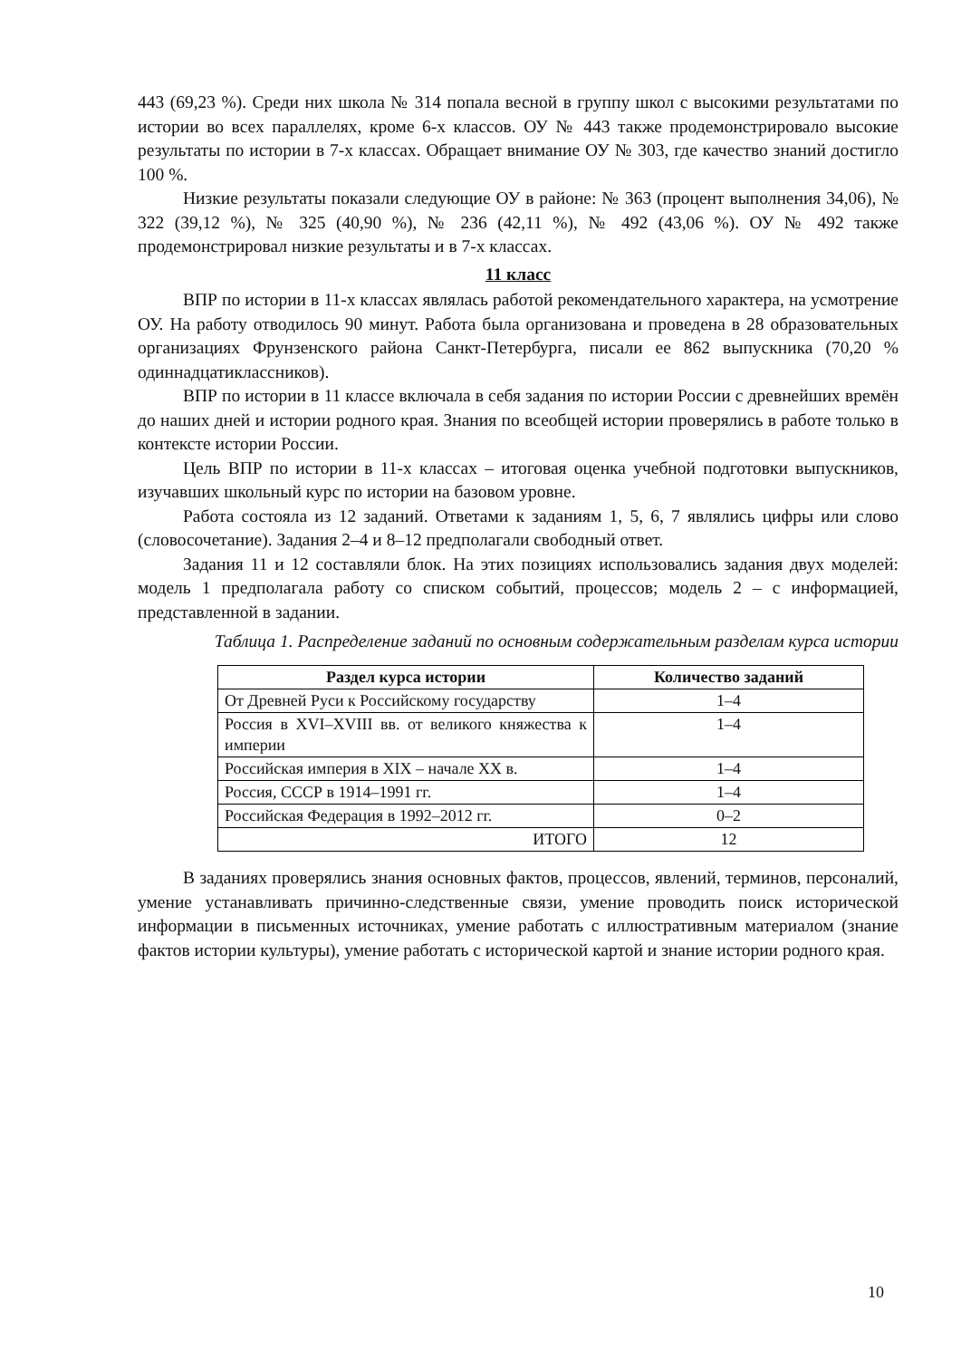443 (69,23 %). Среди них школа № 314 попала весной в группу школ с высокими результатами по истории во всех параллелях, кроме 6-х классов. ОУ № 443 также продемонстрировало высокие результаты по истории в 7-х классах. Обращает внимание ОУ № 303, где качество знаний достигло 100 %.
Низкие результаты показали следующие ОУ в районе: № 363 (процент выполнения 34,06), № 322 (39,12 %), № 325 (40,90 %), № 236 (42,11 %), № 492 (43,06 %). ОУ № 492 также продемонстрировал низкие результаты и в 7-х классах.
11 класс
ВПР по истории в 11-х классах являлась работой рекомендательного характера, на усмотрение ОУ. На работу отводилось 90 минут. Работа была организована и проведена в 28 образовательных организациях Фрунзенского района Санкт-Петербурга, писали ее 862 выпускника (70,20 % одиннадцатиклассников).
ВПР по истории в 11 классе включала в себя задания по истории России с древнейших времён до наших дней и истории родного края. Знания по всеобщей истории проверялись в работе только в контексте истории России.
Цель ВПР по истории в 11-х классах – итоговая оценка учебной подготовки выпускников, изучавших школьный курс по истории на базовом уровне.
Работа состояла из 12 заданий. Ответами к заданиям 1, 5, 6, 7 являлись цифры или слово (словосочетание). Задания 2–4 и 8–12 предполагали свободный ответ.
Задания 11 и 12 составляли блок. На этих позициях использовались задания двух моделей: модель 1 предполагала работу со списком событий, процессов; модель 2 – с информацией, представленной в задании.
Таблица 1. Распределение заданий по основным содержательным разделам курса истории
| Раздел курса истории | Количество заданий |
| --- | --- |
| От Древней Руси к Российскому государству | 1–4 |
| Россия в XVI–XVIII вв. от великого княжества к империи | 1–4 |
| Российская империя в XIX – начале XX в. | 1–4 |
| Россия, СССР в 1914–1991 гг. | 1–4 |
| Российская Федерация в 1992–2012 гг. | 0–2 |
| ИТОГО | 12 |
В заданиях проверялись знания основных фактов, процессов, явлений, терминов, персоналий, умение устанавливать причинно-следственные связи, умение проводить поиск исторической информации в письменных источниках, умение работать с иллюстративным материалом (знание фактов истории культуры), умение работать с исторической картой и знание истории родного края.
10